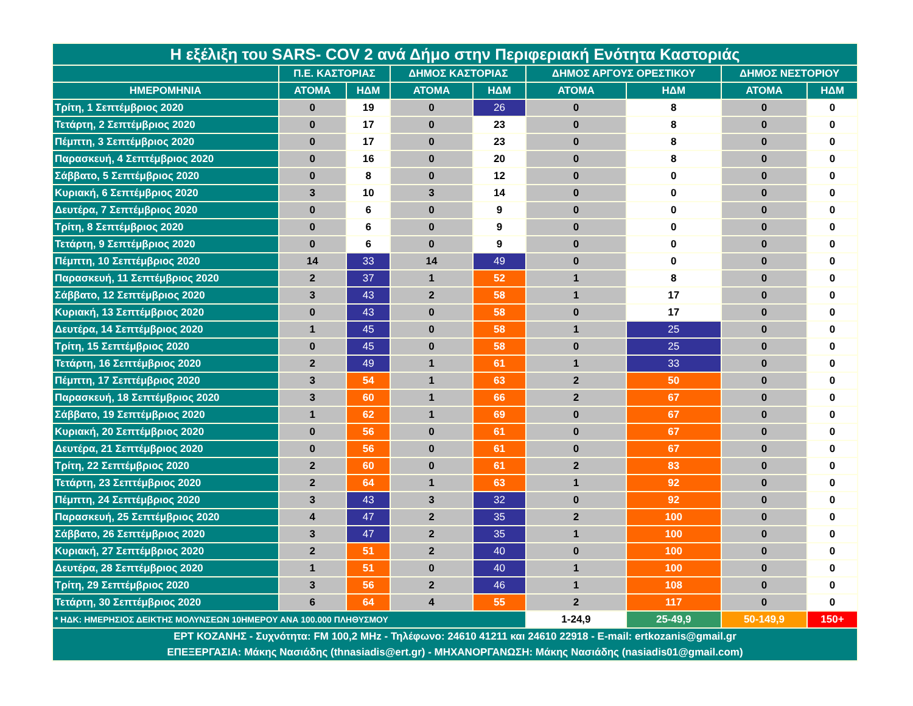| Η εξέλιξη του SARS- COV 2 ανά Δήμο στην Περιφεριακή Ενότητα Καστοριάς | | | | | | | | |
| | Π.Ε. ΚΑΣΤΟΡΙΑΣ | | ΔΗΜΟΣ ΚΑΣΤΟΡΙΑΣ | | ΔΗΜΟΣ ΑΡΓΟΥΣ ΟΡΕΣΤΙΚΟΥ | | ΔΗΜΟΣ ΝΕΣΤΟΡΙΟΥ | |
| ΗΜΕΡΟΜΗΝΙΑ | ΑΤΟΜΑ | ΗΔΜ | ΑΤΟΜΑ | ΗΔΜ | ΑΤΟΜΑ | ΗΔΜ | ΑΤΟΜΑ | ΗΔΜ |
| Τρίτη, 1 Σεπτέμβριος 2020 | 0 | 19 | 0 | 26 | 0 | 8 | 0 | 0 |
| Τετάρτη, 2 Σεπτέμβριος 2020 | 0 | 17 | 0 | 23 | 0 | 8 | 0 | 0 |
| Πέμπτη, 3 Σεπτέμβριος 2020 | 0 | 17 | 0 | 23 | 0 | 8 | 0 | 0 |
| Παρασκευή, 4 Σεπτέμβριος 2020 | 0 | 16 | 0 | 20 | 0 | 8 | 0 | 0 |
| Σάββατο, 5 Σεπτέμβριος 2020 | 0 | 8 | 0 | 12 | 0 | 0 | 0 | 0 |
| Κυριακή, 6 Σεπτέμβριος 2020 | 3 | 10 | 3 | 14 | 0 | 0 | 0 | 0 |
| Δευτέρα, 7 Σεπτέμβριος 2020 | 0 | 6 | 0 | 9 | 0 | 0 | 0 | 0 |
| Τρίτη, 8 Σεπτέμβριος 2020 | 0 | 6 | 0 | 9 | 0 | 0 | 0 | 0 |
| Τετάρτη, 9 Σεπτέμβριος 2020 | 0 | 6 | 0 | 9 | 0 | 0 | 0 | 0 |
| Πέμπτη, 10 Σεπτέμβριος 2020 | 14 | 33 | 14 | 49 | 0 | 0 | 0 | 0 |
| Παρασκευή, 11 Σεπτέμβριος 2020 | 2 | 37 | 1 | 52 | 1 | 8 | 0 | 0 |
| Σάββατο, 12 Σεπτέμβριος 2020 | 3 | 43 | 2 | 58 | 1 | 17 | 0 | 0 |
| Κυριακή, 13 Σεπτέμβριος 2020 | 0 | 43 | 0 | 58 | 0 | 17 | 0 | 0 |
| Δευτέρα, 14 Σεπτέμβριος 2020 | 1 | 45 | 0 | 58 | 1 | 25 | 0 | 0 |
| Τρίτη, 15 Σεπτέμβριος 2020 | 0 | 45 | 0 | 58 | 0 | 25 | 0 | 0 |
| Τετάρτη, 16 Σεπτέμβριος 2020 | 2 | 49 | 1 | 61 | 1 | 33 | 0 | 0 |
| Πέμπτη, 17 Σεπτέμβριος 2020 | 3 | 54 | 1 | 63 | 2 | 50 | 0 | 0 |
| Παρασκευή, 18 Σεπτέμβριος 2020 | 3 | 60 | 1 | 66 | 2 | 67 | 0 | 0 |
| Σάββατο, 19 Σεπτέμβριος 2020 | 1 | 62 | 1 | 69 | 0 | 67 | 0 | 0 |
| Κυριακή, 20 Σεπτέμβριος 2020 | 0 | 56 | 0 | 61 | 0 | 67 | 0 | 0 |
| Δευτέρα, 21 Σεπτέμβριος 2020 | 0 | 56 | 0 | 61 | 0 | 67 | 0 | 0 |
| Τρίτη, 22 Σεπτέμβριος 2020 | 2 | 60 | 0 | 61 | 2 | 83 | 0 | 0 |
| Τετάρτη, 23 Σεπτέμβριος 2020 | 2 | 64 | 1 | 63 | 1 | 92 | 0 | 0 |
| Πέμπτη, 24 Σεπτέμβριος 2020 | 3 | 43 | 3 | 32 | 0 | 92 | 0 | 0 |
| Παρασκευή, 25 Σεπτέμβριος 2020 | 4 | 47 | 2 | 35 | 2 | 100 | 0 | 0 |
| Σάββατο, 26 Σεπτέμβριος 2020 | 3 | 47 | 2 | 35 | 1 | 100 | 0 | 0 |
| Κυριακή, 27 Σεπτέμβριος 2020 | 2 | 51 | 2 | 40 | 0 | 100 | 0 | 0 |
| Δευτέρα, 28 Σεπτέμβριος 2020 | 1 | 51 | 0 | 40 | 1 | 100 | 0 | 0 |
| Τρίτη, 29 Σεπτέμβριος 2020 | 3 | 56 | 2 | 46 | 1 | 108 | 0 | 0 |
| Τετάρτη, 30 Σεπτέμβριος 2020 | 6 | 64 | 4 | 55 | 2 | 117 | 0 | 0 |
| * ΗΔΚ: ΗΜΕΡΗΣΙΟΣ ΔΕΙΚΤΗΣ ΜΟΛΥΝΣΕΩΝ 10ΗΜΕΡΟΥ ΑΝΑ 100.000 ΠΛΗΘΥΣΜΟΥ | | | | | 1-24,9 | 25-49,9 | 50-149,9 | 150+ |
| ΕΡΤ ΚΟΖΑΝΗΣ - Συχνότητα: FM 100,2 MHz - Τηλέφωνο: 24610 41211 και 24610 22918 - E-mail: ertkozanis@gmail.gr ΕΠΕΞΕΡΓΑΣΙΑ: Μάκης Νασιάδης (thnasiadis@ert.gr) - ΜΗΧΑΝΟΡΓΑΝΩΣΗ: Μάκης Νασιάδης (nasiadis01@gmail.com) | | | | | | | | |